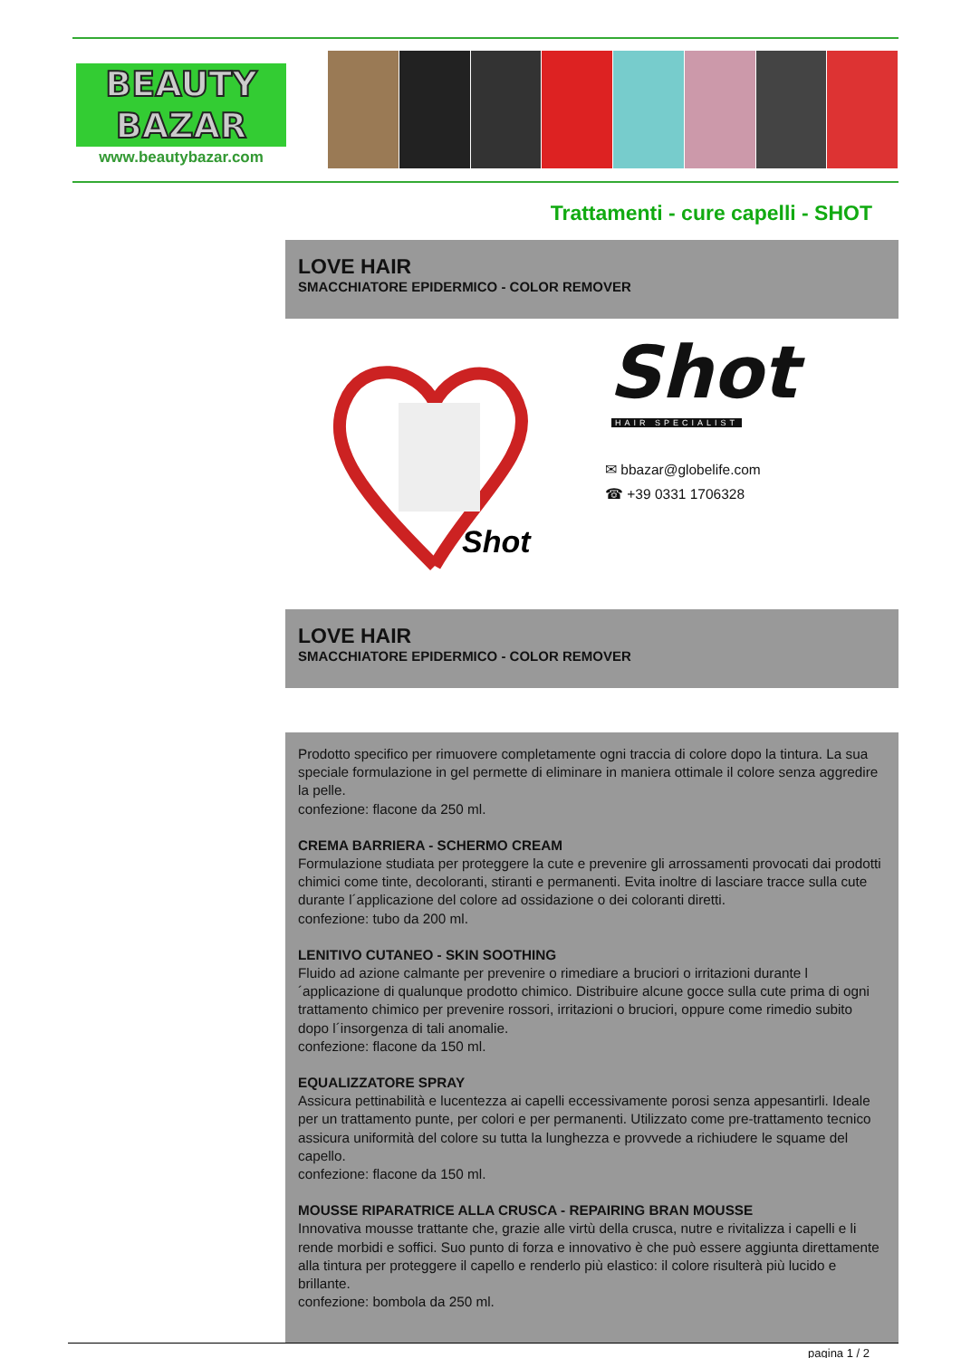BEAUTY
BAZAR
www.beautybazar.com
Trattamenti - cure capelli - SHOT
LOVE HAIR
SMACCHIATORE EPIDERMICO - COLOR REMOVER
Shot
Shot
HAIR SPECIALIST
✉ bbazar@globelife.com
☎ +39 0331 1706328
LOVE HAIR
SMACCHIATORE EPIDERMICO - COLOR REMOVER
Prodotto specifico per rimuovere completamente ogni traccia di colore dopo la tintura. La sua speciale formulazione in gel permette di eliminare in maniera ottimale il colore senza aggredire la pelle.
confezione: flacone da 250 ml.
CREMA BARRIERA - SCHERMO CREAM
Formulazione studiata per proteggere la cute e prevenire gli arrossamenti provocati dai prodotti chimici come tinte, decoloranti, stiranti e permanenti. Evita inoltre di lasciare tracce sulla cute durante l´applicazione del colore ad ossidazione o dei coloranti diretti.
confezione: tubo da 200 ml.
LENITIVO CUTANEO - SKIN SOOTHING
Fluido ad azione calmante per prevenire o rimediare a bruciori o irritazioni durante l´applicazione di qualunque prodotto chimico. Distribuire alcune gocce sulla cute prima di ogni trattamento chimico per prevenire rossori, irritazioni o bruciori, oppure come rimedio subito dopo l´insorgenza di tali anomalie.
confezione: flacone da 150 ml.
EQUALIZZATORE SPRAY
Assicura pettinabilità e lucentezza ai capelli eccessivamente porosi senza appesantirli. Ideale per un trattamento punte, per colori e per permanenti. Utilizzato come pre-trattamento tecnico assicura uniformità del colore su tutta la lunghezza e provvede a richiudere le squame del capello.
confezione: flacone da 150 ml.
MOUSSE RIPARATRICE ALLA CRUSCA - REPAIRING BRAN MOUSSE
Innovativa mousse trattante che, grazie alle virtù della crusca, nutre e rivitalizza i capelli e li rende morbidi e soffici. Suo punto di forza e innovativo è che può essere aggiunta direttamente alla tintura per proteggere il capello e renderlo più elastico: il colore risulterà più lucido e brillante.
confezione: bombola da 250 ml.
pagina 1 / 2